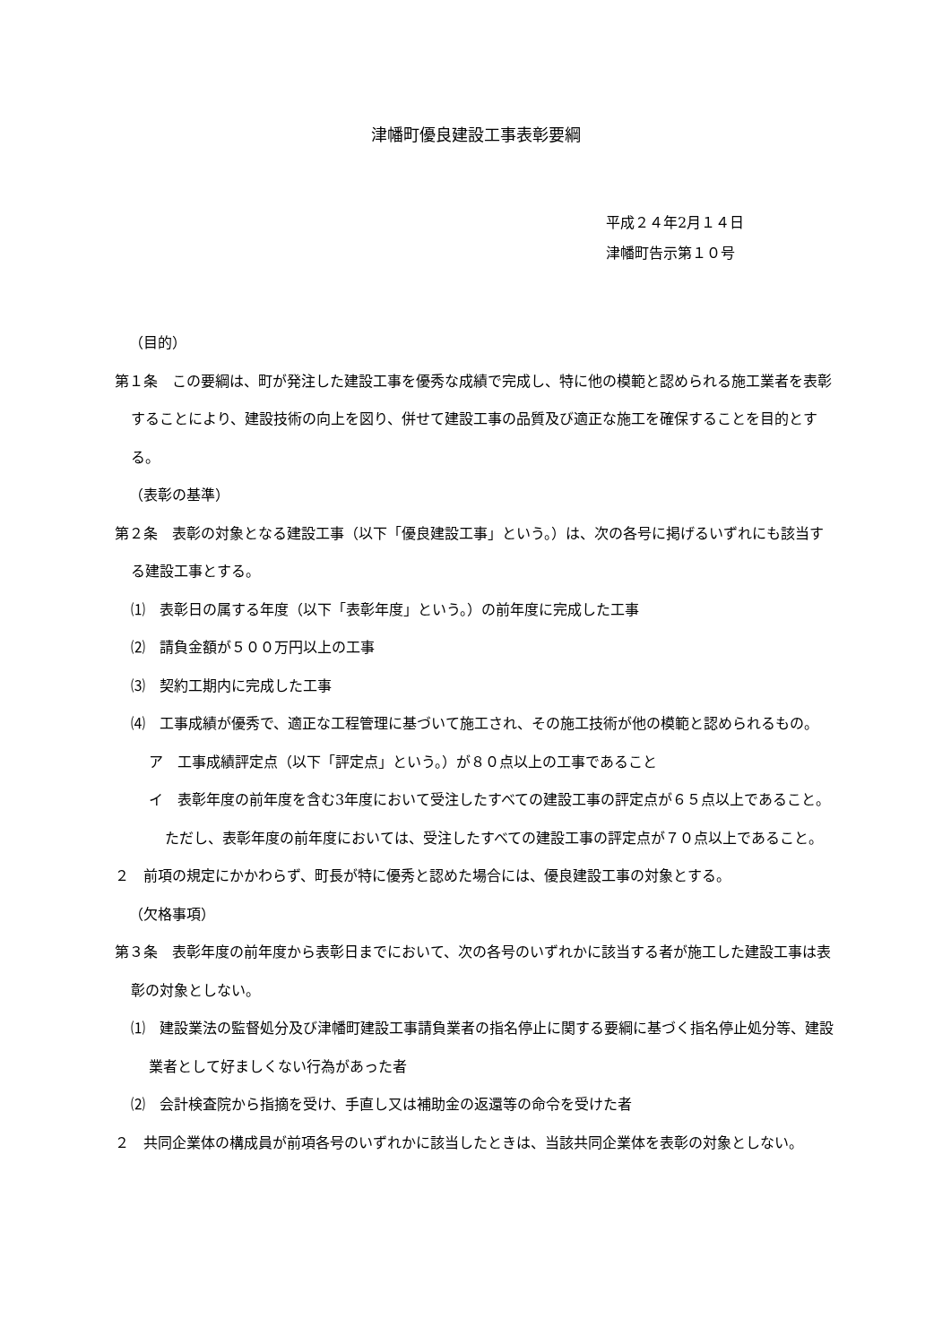津幡町優良建設工事表彰要綱
平成２４年2月１４日
津幡町告示第１０号
（目的）
第１条　この要綱は、町が発注した建設工事を優秀な成績で完成し、特に他の模範と認められる施工業者を表彰することにより、建設技術の向上を図り、併せて建設工事の品質及び適正な施工を確保することを目的とする。
（表彰の基準）
第２条　表彰の対象となる建設工事（以下「優良建設工事」という。）は、次の各号に掲げるいずれにも該当する建設工事とする。
⑴　表彰日の属する年度（以下「表彰年度」という。）の前年度に完成した工事
⑵　請負金額が５００万円以上の工事
⑶　契約工期内に完成した工事
⑷　工事成績が優秀で、適正な工程管理に基づいて施工され、その施工技術が他の模範と認められるもの。
ア　工事成績評定点（以下「評定点」という。）が８０点以上の工事であること
イ　表彰年度の前年度を含む3年度において受注したすべての建設工事の評定点が６５点以上であること。ただし、表彰年度の前年度においては、受注したすべての建設工事の評定点が７０点以上であること。
２　前項の規定にかかわらず、町長が特に優秀と認めた場合には、優良建設工事の対象とする。
（欠格事項）
第３条　表彰年度の前年度から表彰日までにおいて、次の各号のいずれかに該当する者が施工した建設工事は表彰の対象としない。
⑴　建設業法の監督処分及び津幡町建設工事請負業者の指名停止に関する要綱に基づく指名停止処分等、建設業者として好ましくない行為があった者
⑵　会計検査院から指摘を受け、手直し又は補助金の返還等の命令を受けた者
２　共同企業体の構成員が前項各号のいずれかに該当したときは、当該共同企業体を表彰の対象としない。